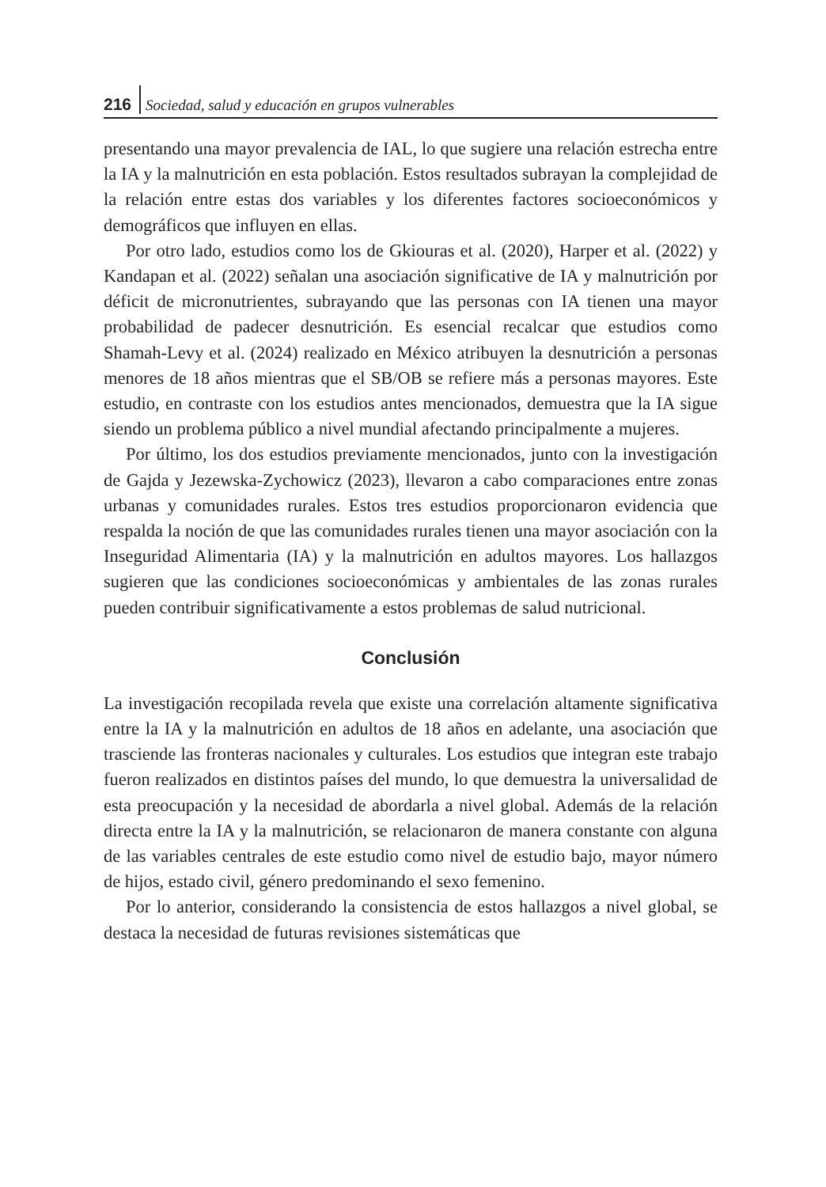216 Sociedad, salud y educación en grupos vulnerables
presentando una mayor prevalencia de IAL, lo que sugiere una relación estrecha entre la IA y la malnutrición en esta población. Estos resultados subrayan la complejidad de la relación entre estas dos variables y los diferentes factores socioeconómicos y demográficos que influyen en ellas.
Por otro lado, estudios como los de Gkiouras et al. (2020), Harper et al. (2022) y Kandapan et al. (2022) señalan una asociación significative de IA y malnutrición por déficit de micronutrientes, subrayando que las personas con IA tienen una mayor probabilidad de padecer desnutrición. Es esencial recalcar que estudios como Shamah-Levy et al. (2024) realizado en México atribuyen la desnutrición a personas menores de 18 años mientras que el SB/OB se refiere más a personas mayores. Este estudio, en contraste con los estudios antes mencionados, demuestra que la IA sigue siendo un problema público a nivel mundial afectando principalmente a mujeres.
Por último, los dos estudios previamente mencionados, junto con la investigación de Gajda y Jezewska-Zychowicz (2023), llevaron a cabo comparaciones entre zonas urbanas y comunidades rurales. Estos tres estudios proporcionaron evidencia que respalda la noción de que las comunidades rurales tienen una mayor asociación con la Inseguridad Alimentaria (IA) y la malnutrición en adultos mayores. Los hallazgos sugieren que las condiciones socioeconómicas y ambientales de las zonas rurales pueden contribuir significativamente a estos problemas de salud nutricional.
Conclusión
La investigación recopilada revela que existe una correlación altamente significativa entre la IA y la malnutrición en adultos de 18 años en adelante, una asociación que trasciende las fronteras nacionales y culturales. Los estudios que integran este trabajo fueron realizados en distintos países del mundo, lo que demuestra la universalidad de esta preocupación y la necesidad de abordarla a nivel global. Además de la relación directa entre la IA y la malnutrición, se relacionaron de manera constante con alguna de las variables centrales de este estudio como nivel de estudio bajo, mayor número de hijos, estado civil, género predominando el sexo femenino.
Por lo anterior, considerando la consistencia de estos hallazgos a nivel global, se destaca la necesidad de futuras revisiones sistemáticas que